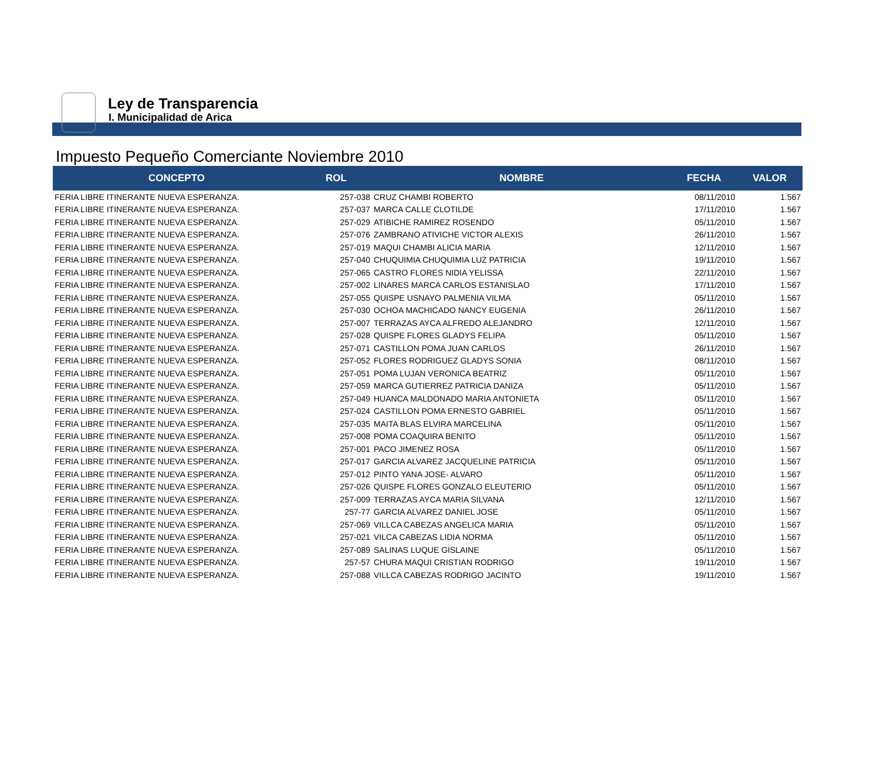Ley de Transparencia
I. Municipalidad de Arica
Impuesto Pequeño Comerciante Noviembre 2010
| CONCEPTO | ROL | NOMBRE | FECHA | VALOR |
| --- | --- | --- | --- | --- |
| FERIA LIBRE ITINERANTE NUEVA ESPERANZA. | 257-038 | CRUZ CHAMBI ROBERTO | 08/11/2010 | 1.567 |
| FERIA LIBRE ITINERANTE NUEVA ESPERANZA. | 257-037 | MARCA CALLE CLOTILDE | 17/11/2010 | 1.567 |
| FERIA LIBRE ITINERANTE NUEVA ESPERANZA. | 257-029 | ATIBICHE RAMIREZ ROSENDO | 05/11/2010 | 1.567 |
| FERIA LIBRE ITINERANTE NUEVA ESPERANZA. | 257-076 | ZAMBRANO ATIVICHE VICTOR ALEXIS | 26/11/2010 | 1.567 |
| FERIA LIBRE ITINERANTE NUEVA ESPERANZA. | 257-019 | MAQUI CHAMBI ALICIA MARIA | 12/11/2010 | 1.567 |
| FERIA LIBRE ITINERANTE NUEVA ESPERANZA. | 257-040 | CHUQUIMIA CHUQUIMIA LUZ PATRICIA | 19/11/2010 | 1.567 |
| FERIA LIBRE ITINERANTE NUEVA ESPERANZA. | 257-065 | CASTRO FLORES NIDIA YELISSA | 22/11/2010 | 1.567 |
| FERIA LIBRE ITINERANTE NUEVA ESPERANZA. | 257-002 | LINARES MARCA CARLOS ESTANISLAO | 17/11/2010 | 1.567 |
| FERIA LIBRE ITINERANTE NUEVA ESPERANZA. | 257-055 | QUISPE USNAYO PALMENIA VILMA | 05/11/2010 | 1.567 |
| FERIA LIBRE ITINERANTE NUEVA ESPERANZA. | 257-030 | OCHOA MACHICADO NANCY EUGENIA | 26/11/2010 | 1.567 |
| FERIA LIBRE ITINERANTE NUEVA ESPERANZA. | 257-007 | TERRAZAS AYCA ALFREDO ALEJANDRO | 12/11/2010 | 1.567 |
| FERIA LIBRE ITINERANTE NUEVA ESPERANZA. | 257-028 | QUISPE FLORES GLADYS FELIPA | 05/11/2010 | 1.567 |
| FERIA LIBRE ITINERANTE NUEVA ESPERANZA. | 257-071 | CASTILLON POMA JUAN CARLOS | 26/11/2010 | 1.567 |
| FERIA LIBRE ITINERANTE NUEVA ESPERANZA. | 257-052 | FLORES RODRIGUEZ GLADYS SONIA | 08/11/2010 | 1.567 |
| FERIA LIBRE ITINERANTE NUEVA ESPERANZA. | 257-051 | POMA LUJAN VERONICA BEATRIZ | 05/11/2010 | 1.567 |
| FERIA LIBRE ITINERANTE NUEVA ESPERANZA. | 257-059 | MARCA GUTIERREZ PATRICIA DANIZA | 05/11/2010 | 1.567 |
| FERIA LIBRE ITINERANTE NUEVA ESPERANZA. | 257-049 | HUANCA MALDONADO MARIA ANTONIETA | 05/11/2010 | 1.567 |
| FERIA LIBRE ITINERANTE NUEVA ESPERANZA. | 257-024 | CASTILLON POMA ERNESTO GABRIEL | 05/11/2010 | 1.567 |
| FERIA LIBRE ITINERANTE NUEVA ESPERANZA. | 257-035 | MAITA BLAS ELVIRA MARCELINA | 05/11/2010 | 1.567 |
| FERIA LIBRE ITINERANTE NUEVA ESPERANZA. | 257-008 | POMA COAQUIRA BENITO | 05/11/2010 | 1.567 |
| FERIA LIBRE ITINERANTE NUEVA ESPERANZA. | 257-001 | PACO JIMENEZ ROSA | 05/11/2010 | 1.567 |
| FERIA LIBRE ITINERANTE NUEVA ESPERANZA. | 257-017 | GARCIA ALVAREZ JACQUELINE PATRICIA | 05/11/2010 | 1.567 |
| FERIA LIBRE ITINERANTE NUEVA ESPERANZA. | 257-012 | PINTO YANA JOSE- ALVARO | 05/11/2010 | 1.567 |
| FERIA LIBRE ITINERANTE NUEVA ESPERANZA. | 257-026 | QUISPE FLORES GONZALO ELEUTERIO | 05/11/2010 | 1.567 |
| FERIA LIBRE ITINERANTE NUEVA ESPERANZA. | 257-009 | TERRAZAS AYCA MARIA SILVANA | 12/11/2010 | 1.567 |
| FERIA LIBRE ITINERANTE NUEVA ESPERANZA. | 257-77 | GARCIA ALVAREZ DANIEL JOSE | 05/11/2010 | 1.567 |
| FERIA LIBRE ITINERANTE NUEVA ESPERANZA. | 257-069 | VILLCA CABEZAS ANGELICA MARIA | 05/11/2010 | 1.567 |
| FERIA LIBRE ITINERANTE NUEVA ESPERANZA. | 257-021 | VILCA CABEZAS LIDIA NORMA | 05/11/2010 | 1.567 |
| FERIA LIBRE ITINERANTE NUEVA ESPERANZA. | 257-089 | SALINAS LUQUE GISLAINE | 05/11/2010 | 1.567 |
| FERIA LIBRE ITINERANTE NUEVA ESPERANZA. | 257-57 | CHURA MAQUI CRISTIAN RODRIGO | 19/11/2010 | 1.567 |
| FERIA LIBRE ITINERANTE NUEVA ESPERANZA. | 257-088 | VILLCA CABEZAS RODRIGO JACINTO | 19/11/2010 | 1.567 |